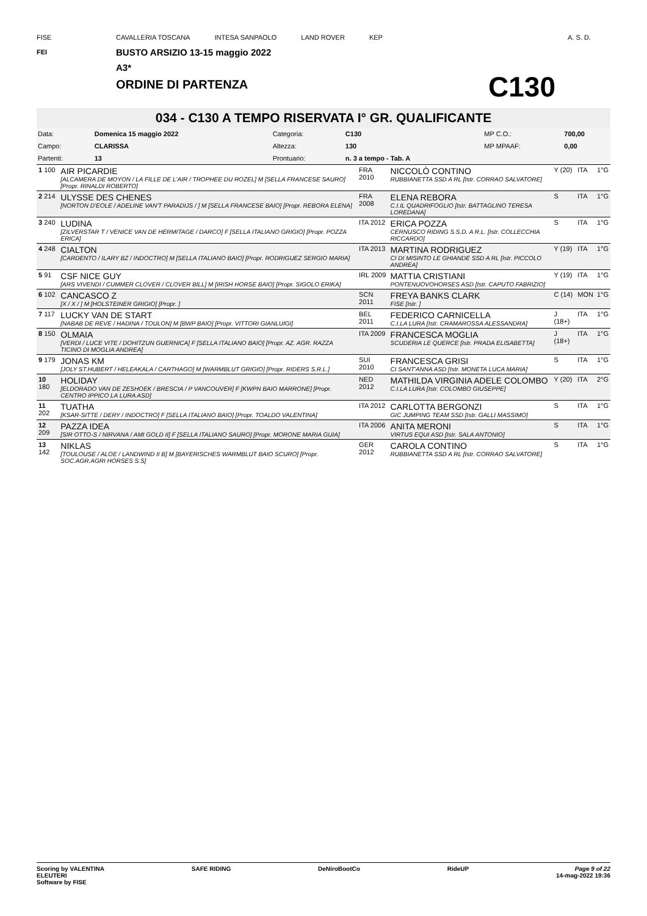FISE
FEI
CAVALLERIA TOSCANA INTESA SANPAOLO LAND ROVER KEP
BUSTO ARSIZIO 13-15 maggio 2022
A3*
ORDINE DI PARTENZA
C130
A. S. D.
034 - C130 A TEMPO RISERVATA I° GR. QUALIFICANTE
| Data: | Domenica 15 maggio 2022 | Categoria: | C130 | MP C.O.: | 700,00 |
| Campo: | CLARISSA | Altezza: | 130 | MP MPAAF: | 0,00 |
| Partenti: | 13 | Prontuario: | n. 3 a tempo - Tab. A | | |
| 1 100 | AIR PICARDIE [ALCAMERA DE MOYON / LA FILLE DE L'AIR / TROPHEE DU ROZEL] M [SELLA FRANCESE SAURO] [Propr. RINALDI ROBERTO] | FRA 2010 | NICCOLÒ CONTINO RUBBIANETTA SSD A RL [Istr. CORRAO SALVATORE] | Y (20) | ITA | 1°G |
| 2 214 | ULYSSE DES CHENES [NORTON D'EOLE / ADELINE VAN'T PARADIJS / ] M [SELLA FRANCESE BAIO] [Propr. REBORA ELENA] | FRA 2008 | ELENA REBORA C.I.IL QUADRIFOGLIO [Istr. BATTAGLINO TERESA LOREDANA] | S | ITA | 1°G |
| 3 240 | LUDINA [ZILVERSTAR T / VENICE VAN DE HERMITAGE / DARCO] F [SELLA ITALIANO GRIGIO] [Propr. POZZA ERICA] | ITA 2012 | ERICA POZZA CERNUSCO RIDING S.S.D. A R.L. [Istr. COLLECCHIA RICCARDO] | S | ITA | 1°G |
| 4 248 | CIALTON [CARDENTO / ILARY BZ / INDOCTRO] M [SELLA ITALIANO BAIO] [Propr. RODRIGUEZ SERGIO MARIA] | ITA 2013 | MARTINA RODRIGUEZ CI DI MISINTO LE GHIANDE SSD A RL [Istr. PICCOLO ANDREA] | Y (19) | ITA | 1°G |
| 5 91 | CSF NICE GUY [ARS VIVENDI / CUMMER CLOVER / CLOVER BILL] M [IRISH HORSE BAIO] [Propr. SIGOLO ERIKA] | IRL 2009 | MATTIA CRISTIANI PONTENUOVOHORSES ASD [Istr. CAPUTO FABRIZIO] | Y (19) | ITA | 1°G |
| 6 102 | CANCASCO Z [X / X / ] M [HOLSTEINER GRIGIO] [Propr. ] | SCN 2011 | FREYA BANKS CLARK FISE [Istr. ] | C (14) | MON | 1°G |
| 7 117 | LUCKY VAN DE START [NABAB DE REVE / HADINA / TOULON] M [BWP BAIO] [Propr. VITTORI GIANLUIGI] | BEL 2011 | FEDERICO CARNICELLA C.I.LA LURA [Istr. CRAMAROSSA ALESSANDRA] | J (18+) | ITA | 1°G |
| 8 150 | OLMAIA [VERDI / LUCE VITE / DOHITZUN GUERNICA] F [SELLA ITALIANO BAIO] [Propr. AZ. AGR. RAZZA TICINO DI MOGLIA ANDREA] | ITA 2009 | FRANCESCA MOGLIA SCUDERIA LE QUERCE [Istr. PRADA ELISABETTA] | J (18+) | ITA | 1°G |
| 9 179 | JONAS KM [JOLY ST.HUBERT / HELEAKALA / CARTHAGO] M [WARMBLUT GRIGIO] [Propr. RIDERS S.R.L.] | SUI 2010 | FRANCESCA GRISI CI SANT'ANNA ASD [Istr. MONETA LUCA MARIA] | S | ITA | 1°G |
| 10 180 | HOLIDAY [ELDORADO VAN DE ZESHOEK / BRESCIA / P VANCOUVER] F [KWPN BAIO MARRONE] [Propr. CENTRO IPPICO LA LURA ASD] | NED 2012 | MATHILDA VIRGINIA ADELE COLOMBO C.I.LA LURA [Istr. COLOMBO GIUSEPPE] | Y (20) | ITA | 2°G |
| 11 202 | TUATHA [KSAR-SITTE / DERY / INDOCTRO] F [SELLA ITALIANO BAIO] [Propr. TOALDO VALENTINA] | ITA 2012 | CARLOTTA BERGONZI GIC JUMPING TEAM SSD [Istr. GALLI MASSIMO] | S | ITA | 1°G |
| 12 209 | PAZZA IDEA [SIR OTTO-S / NIRVANA / AMI GOLD II] F [SELLA ITALIANO SAURO] [Propr. MORONE MARIA GUIA] | ITA 2006 | ANITA MERONI VIRTUS EQUI ASD [Istr. SALA ANTONIO] | S | ITA | 1°G |
| 13 142 | NIKLAS [TOULOUSE / ALOE / LANDWIND II B] M [BAYERISCHES WARMBLUT BAIO SCURO] [Propr. SOC.AGR.AGRI HORSES S.S] | GER 2012 | CAROLA CONTINO RUBBIANETTA SSD A RL [Istr. CORRAO SALVATORE] | S | ITA | 1°G |
Scoring by VALENTINA
ELEUTERI
Software by FISE SAFE RIDING DeNiroBootCo RideUP Page 9 of 22
14-mag-2022 19:36